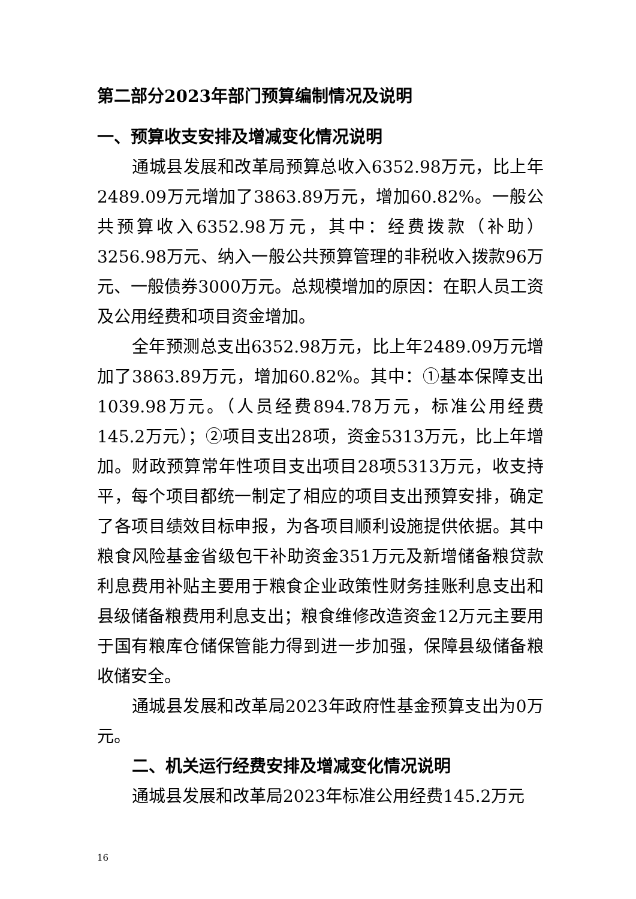第二部分2023年部门预算编制情况及说明
一、预算收支安排及增减变化情况说明
通城县发展和改革局预算总收入6352.98万元，比上年2489.09万元增加了3863.89万元，增加60.82%。一般公共预算收入6352.98万元，其中：经费拨款（补助）3256.98万元、纳入一般公共预算管理的非税收入拨款96万元、一般债券3000万元。总规模增加的原因：在职人员工资及公用经费和项目资金增加。
全年预测总支出6352.98万元，比上年2489.09万元增加了3863.89万元，增加60.82%。其中：①基本保障支出1039.98万元。（人员经费894.78万元，标准公用经费145.2万元）；②项目支出28项，资金5313万元，比上年增加。财政预算常年性项目支出项目28项5313万元，收支持平，每个项目都统一制定了相应的项目支出预算安排，确定了各项目绩效目标申报，为各项目顺利设施提供依据。其中粮食风险基金省级包干补助资金351万元及新增储备粮贷款利息费用补贴主要用于粮食企业政策性财务挂账利息支出和县级储备粮费用利息支出；粮食维修改造资金12万元主要用于国有粮库仓储保管能力得到进一步加强，保障县级储备粮收储安全。
通城县发展和改革局2023年政府性基金预算支出为0万元。
二、机关运行经费安排及增减变化情况说明
通城县发展和改革局2023年标准公用经费145.2万元
16